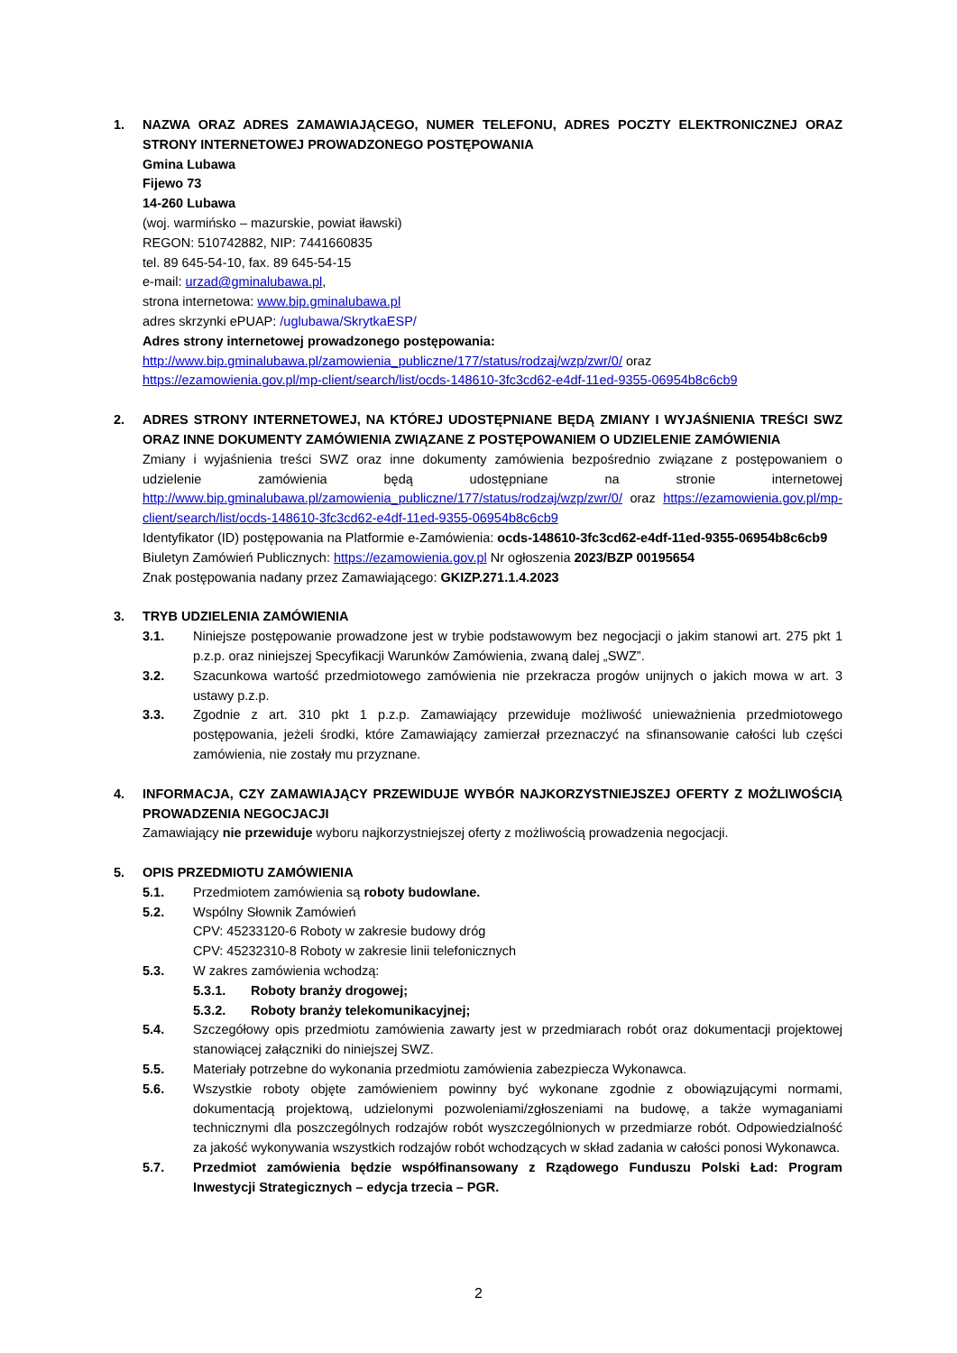1. NAZWA ORAZ ADRES ZAMAWIAJĄCEGO, NUMER TELEFONU, ADRES POCZTY ELEKTRONICZNEJ ORAZ STRONY INTERNETOWEJ PROWADZONEGO POSTĘPOWANIA
Gmina Lubawa
Fijewo 73
14-260 Lubawa
(woj. warmińsko – mazurskie, powiat iławski)
REGON: 510742882, NIP: 7441660835
tel. 89 645-54-10, fax. 89 645-54-15
e-mail: urzad@gminalubawa.pl,
strona internetowa: www.bip.gminalubawa.pl
adres skrzynki ePUAP: /uglubawa/SkrytkaESP/
Adres strony internetowej prowadzonego postępowania:
http://www.bip.gminalubawa.pl/zamowienia_publiczne/177/status/rodzaj/wzp/zwr/0/ oraz
https://ezamowienia.gov.pl/mp-client/search/list/ocds-148610-3fc3cd62-e4df-11ed-9355-06954b8c6cb9
2. ADRES STRONY INTERNETOWEJ, NA KTÓREJ UDOSTĘPNIANE BĘDĄ ZMIANY I WYJAŚNIENIA TREŚCI SWZ ORAZ INNE DOKUMENTY ZAMÓWIENIA ZWIĄZANE Z POSTĘPOWANIEM O UDZIELENIE ZAMÓWIENIA
Zmiany i wyjaśnienia treści SWZ oraz inne dokumenty zamówienia bezpośrednio związane z postępowaniem o udzielenie zamówienia będą udostępniane na stronie internetowej http://www.bip.gminalubawa.pl/zamowienia_publiczne/177/status/rodzaj/wzp/zwr/0/ oraz https://ezamowienia.gov.pl/mp-client/search/list/ocds-148610-3fc3cd62-e4df-11ed-9355-06954b8c6cb9
Identyfikator (ID) postępowania na Platformie e-Zamówienia: ocds-148610-3fc3cd62-e4df-11ed-9355-06954b8c6cb9
Biuletyn Zamówień Publicznych: https://ezamowienia.gov.pl Nr ogłoszenia 2023/BZP 00195654
Znak postępowania nadany przez Zamawiającego: GKIZP.271.1.4.2023
3. TRYB UDZIELENIA ZAMÓWIENIA
3.1. Niniejsze postępowanie prowadzone jest w trybie podstawowym bez negocjacji o jakim stanowi art. 275 pkt 1 p.z.p. oraz niniejszej Specyfikacji Warunków Zamówienia, zwaną dalej „SWZ”.
3.2. Szacunkowa wartość przedmiotowego zamówienia nie przekracza progów unijnych o jakich mowa w art. 3 ustawy p.z.p.
3.3. Zgodnie z art. 310 pkt 1 p.z.p. Zamawiający przewiduje możliwość unieważnienia przedmiotowego postępowania, jeżeli środki, które Zamawiający zamierzał przeznaczyć na sfinansowanie całości lub części zamówienia, nie zostały mu przyznane.
4. INFORMACJA, CZY ZAMAWIAJĄCY PRZEWIDUJE WYBÓR NAJKORZYSTNIEJSZEJ OFERTY Z MOŻLIWOŚCIĄ PROWADZENIA NEGOCJACJI
Zamawiający nie przewiduje wyboru najkorzystniejszej oferty z możliwością prowadzenia negocjacji.
5. OPIS PRZEDMIOTU ZAMÓWIENIA
5.1. Przedmiotem zamówienia są roboty budowlane.
5.2. Wspólny Słownik Zamówień
CPV: 45233120-6 Roboty w zakresie budowy dróg
CPV: 45232310-8 Roboty w zakresie linii telefonicznych
5.3. W zakres zamówienia wchodzą:
5.3.1. Roboty branży drogowej;
5.3.2. Roboty branży telekomunikacyjnej;
5.4. Szczegółowy opis przedmiotu zamówienia zawarty jest w przedmiarach robót oraz dokumentacji projektowej stanowiącej załączniki do niniejszej SWZ.
5.5. Materiały potrzebne do wykonania przedmiotu zamówienia zabezpiecza Wykonawca.
5.6. Wszystkie roboty objęte zamówieniem powinny być wykonane zgodnie z obowiązującymi normami, dokumentacją projektową, udzielonymi pozwoleniami/zgłoszeniami na budowę, a także wymaganiami technicznymi dla poszczególnych rodzajów robót wyszczególnionych w przedmiarze robót. Odpowiedzialność za jakość wykonywania wszystkich rodzajów robót wchodzących w skład zadania w całości ponosi Wykonawca.
5.7. Przedmiot zamówienia będzie współfinansowany z Rządowego Funduszu Polski Ład: Program Inwestycji Strategicznych – edycja trzecia – PGR.
2